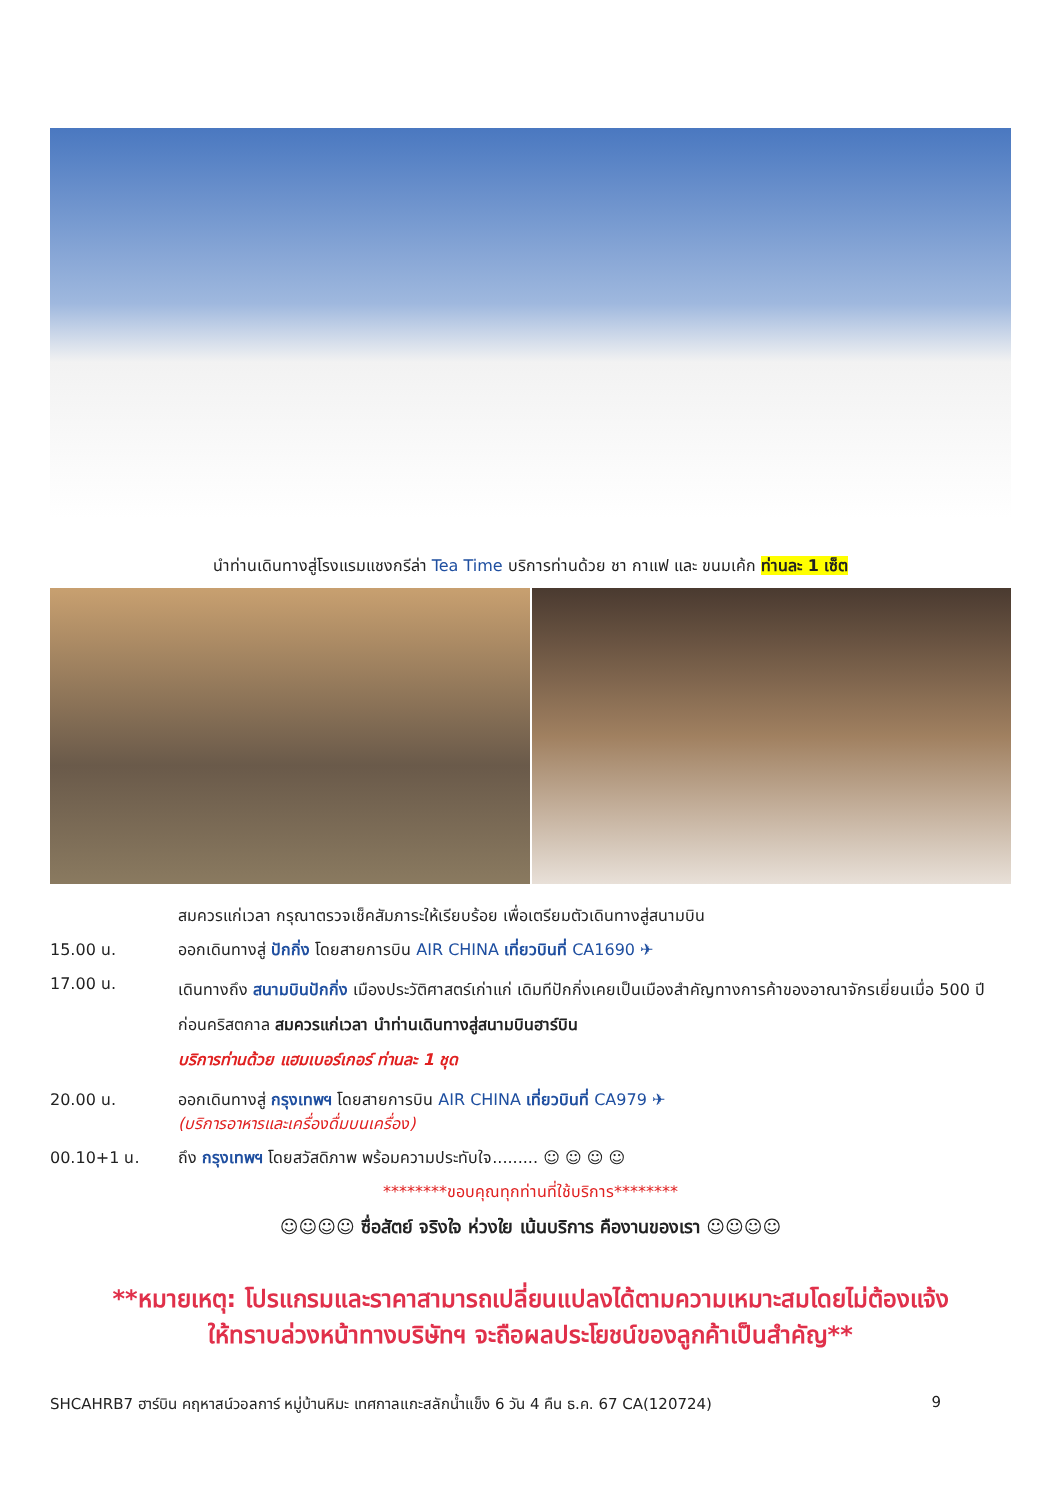นำท่านเดินทางสู่โรงแรมแชงกรีล่า Tea Time บริการท่านด้วย ชา กาแฟ และ ขนมเค้ก ท่านละ 1 เซ็ต
สมควรแก่เวลา กรุณาตรวจเช็คสัมภาระให้เรียบร้อย เพื่อเตรียมตัวเดินทางสู่สนามบิน
15.00 น. ออกเดินทางสู่ ปักกิ่ง โดยสายการบิน AIR CHINA เที่ยวบินที่ CA1690 ✈
17.00 น.
เดินทางถึง สนามบินปักกิ่ง เมืองประวัติศาสตร์เก่าแก่ เดิมทีปักกิ่งเคยเป็นเมืองสำคัญทางการค้าของอาณาจักรเยี่ยนเมื่อ 500 ปีก่อนคริสตกาล สมควรแก่เวลา นำท่านเดินทางสู่สนามบินฮาร์บิน
บริการท่านด้วย แฮมเบอร์เกอร์ ท่านละ 1 ชุด
20.00 น. ออกเดินทางสู่ กรุงเทพฯ โดยสายการบิน AIR CHINA เที่ยวบินที่ CA979 ✈
(บริการอาหารและเครื่องดื่มบนเครื่อง)
00.10+1 น. ถึง กรุงเทพฯ โดยสวัสดิภาพ พร้อมความประทับใจ......... ☺ ☺ ☺ ☺
********ขอบคุณทุกท่านที่ใช้บริการ********
☺☺☺☺ ซื่อสัตย์ จริงใจ ห่วงใย เน้นบริการ คืองานของเรา ☺☺☺☺
**หมายเหตุ: โปรแกรมและราคาสามารถเปลี่ยนแปลงได้ตามความเหมาะสมโดยไม่ต้องแจ้ง
ให้ทราบล่วงหน้าทางบริษัทฯ จะถือผลประโยชน์ของลูกค้าเป็นสำคัญ**
SHCAHRB7 ฮาร์บิน คฤหาสน์วอลการ์ หมู่บ้านหิมะ เทศกาลแกะสลักน้ำแข็ง 6 วัน 4 คืน ธ.ค. 67 CA(120724) 9